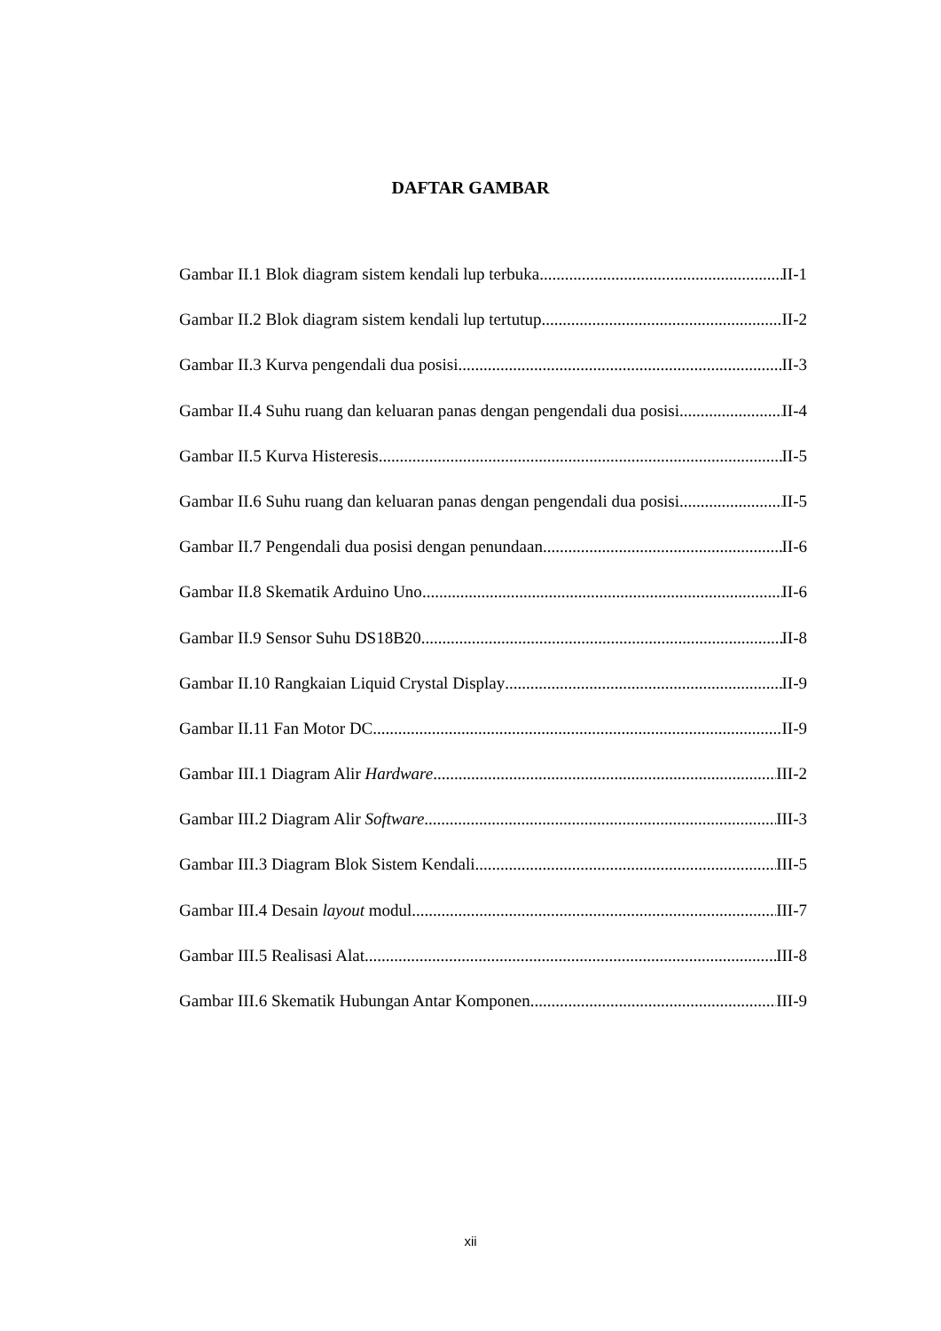DAFTAR GAMBAR
Gambar II.1 Blok diagram sistem kendali lup terbuka II-1
Gambar II.2 Blok diagram sistem kendali lup tertutup II-2
Gambar II.3 Kurva pengendali dua posisi II-3
Gambar II.4 Suhu ruang dan keluaran panas dengan pengendali dua posisi II-4
Gambar II.5 Kurva Histeresis II-5
Gambar II.6 Suhu ruang dan keluaran panas dengan pengendali dua posisi II-5
Gambar II.7 Pengendali dua posisi dengan penundaan II-6
Gambar II.8 Skematik Arduino Uno II-6
Gambar II.9 Sensor Suhu DS18B20 II-8
Gambar II.10 Rangkaian Liquid Crystal Display II-9
Gambar II.11 Fan Motor DC II-9
Gambar III.1 Diagram Alir Hardware III-2
Gambar III.2 Diagram Alir Software III-3
Gambar III.3 Diagram Blok Sistem Kendali III-5
Gambar III.4 Desain layout modul III-7
Gambar III.5 Realisasi Alat III-8
Gambar III.6 Skematik Hubungan Antar Komponen III-9
xii